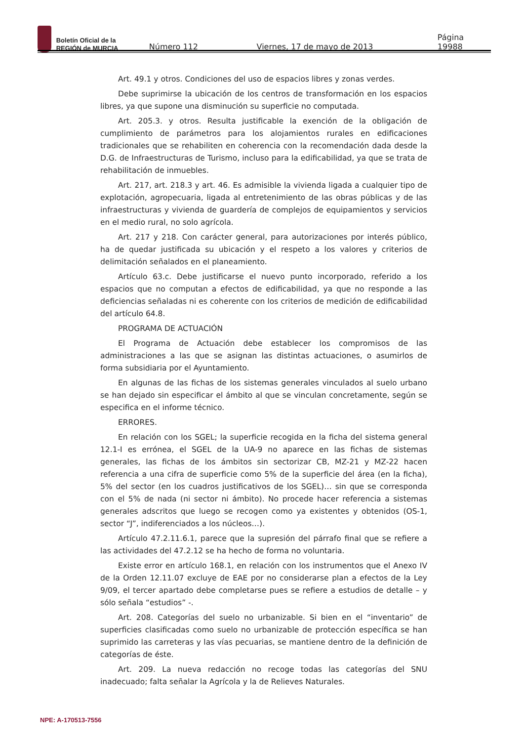Boletín Oficial de la
REGIÓN de MURCIA
Número 112
Viernes, 17 de mayo de 2013
Página 19988
Art. 49.1 y otros. Condiciones del uso de espacios libres y zonas verdes.
Debe suprimirse la ubicación de los centros de transformación en los espacios libres, ya que supone una disminución su superficie no computada.
Art. 205.3. y otros. Resulta justificable la exención de la obligación de cumplimiento de parámetros para los alojamientos rurales en edificaciones tradicionales que se rehabiliten en coherencia con la recomendación dada desde la D.G. de Infraestructuras de Turismo, incluso para la edificabilidad, ya que se trata de rehabilitación de inmuebles.
Art. 217, art. 218.3 y art. 46. Es admisible la vivienda ligada a cualquier tipo de explotación, agropecuaria, ligada al entretenimiento de las obras públicas y de las infraestructuras y vivienda de guardería de complejos de equipamientos y servicios en el medio rural, no solo agrícola.
Art. 217 y 218. Con carácter general, para autorizaciones por interés público, ha de quedar justificada su ubicación y el respeto a los valores y criterios de delimitación señalados en el planeamiento.
Artículo 63.c. Debe justificarse el nuevo punto incorporado, referido a los espacios que no computan a efectos de edificabilidad, ya que no responde a las deficiencias señaladas ni es coherente con los criterios de medición de edificabilidad del artículo 64.8.
PROGRAMA DE ACTUACIÓN
El Programa de Actuación debe establecer los compromisos de las administraciones a las que se asignan las distintas actuaciones, o asumirlos de forma subsidiaria por el Ayuntamiento.
En algunas de las fichas de los sistemas generales vinculados al suelo urbano se han dejado sin especificar el ámbito al que se vinculan concretamente, según se especifica en el informe técnico.
ERRORES.
En relación con los SGEL; la superficie recogida en la ficha del sistema general 12.1-I es errónea, el SGEL de la UA-9 no aparece en las fichas de sistemas generales, las fichas de los ámbitos sin sectorizar CB, MZ-21 y MZ-22 hacen referencia a una cifra de superficie como 5% de la superficie del área (en la ficha), 5% del sector (en los cuadros justificativos de los SGEL)… sin que se corresponda con el 5% de nada (ni sector ni ámbito). No procede hacer referencia a sistemas generales adscritos que luego se recogen como ya existentes y obtenidos (OS-1, sector “J”, indiferenciados a los núcleos…).
Artículo 47.2.11.6.1, parece que la supresión del párrafo final que se refiere a las actividades del 47.2.12 se ha hecho de forma no voluntaria.
Existe error en artículo 168.1, en relación con los instrumentos que el Anexo IV de la Orden 12.11.07 excluye de EAE por no considerarse plan a efectos de la Ley 9/09, el tercer apartado debe completarse pues se refiere a estudios de detalle – y sólo señala “estudios” -.
Art. 208. Categorías del suelo no urbanizable. Si bien en el “inventario” de superficies clasificadas como suelo no urbanizable de protección específica se han suprimido las carreteras y las vías pecuarias, se mantiene dentro de la definición de categorías de éste.
Art. 209. La nueva redacción no recoge todas las categorías del SNU inadecuado; falta señalar la Agrícola y la de Relieves Naturales.
NPE: A-170513-7556